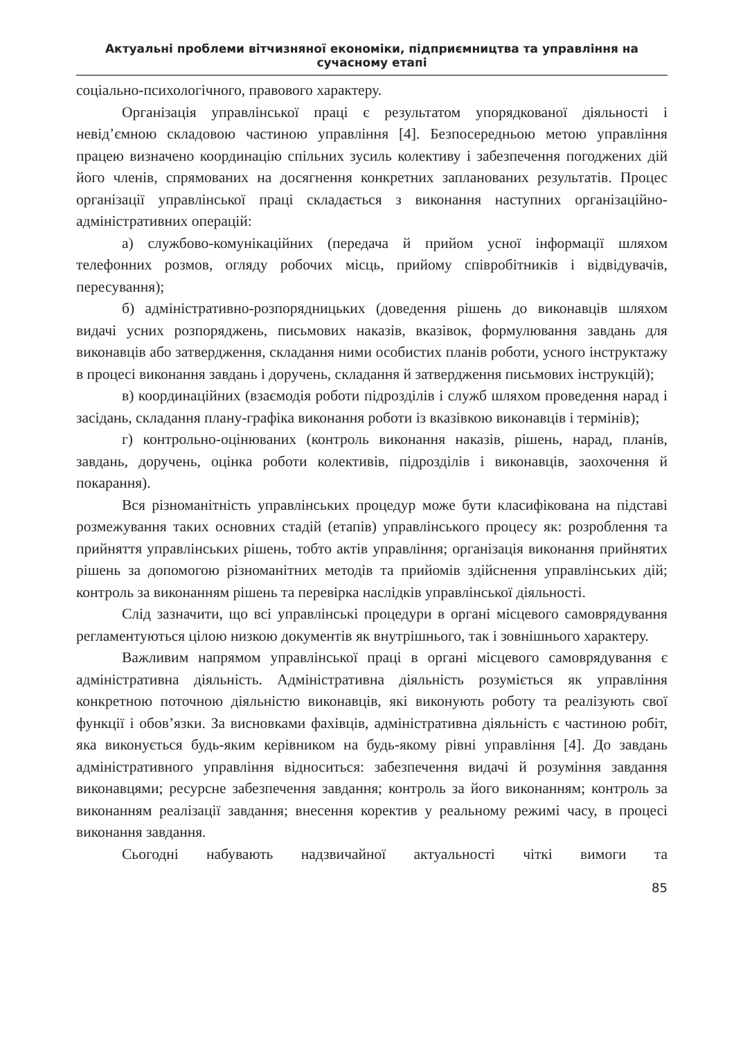Актуальні проблеми вітчизняної економіки, підприємництва та управління на сучасному етапі
соціально-психологічного, правового характеру.
Організація управлінської праці є результатом упорядкованої діяльності і невід’ємною складовою частиною управління [4]. Безпосередньою метою управління працею визначено координацію спільних зусиль колективу і забезпечення погоджених дій його членів, спрямованих на досягнення конкретних запланованих результатів. Процес організації управлінської праці складається з виконання наступних організаційно-адміністративних операцій:
а) службово-комунікаційних (передача й прийом усної інформації шляхом телефонних розмов, огляду робочих місць, прийому співробітників і відвідувачів, пересування);
б) адміністративно-розпорядницьких (доведення рішень до виконавців шляхом видачі усних розпоряджень, письмових наказів, вказівок, формулювання завдань для виконавців або затвердження, складання ними особистих планів роботи, усного інструктажу в процесі виконання завдань і доручень, складання й затвердження письмових інструкцій);
в) координаційних (взаємодія роботи підрозділів і служб шляхом проведення нарад і засідань, складання плану-графіка виконання роботи із вказівкою виконавців і термінів);
г) контрольно-оцінюваних (контроль виконання наказів, рішень, нарад, планів, завдань, доручень, оцінка роботи колективів, підрозділів і виконавців, заохочення й покарання).
Вся різноманітність управлінських процедур може бути класифікована на підставі розмежування таких основних стадій (етапів) управлінського процесу як: розроблення та прийняття управлінських рішень, тобто актів управління; організація виконання прийнятих рішень за допомогою різноманітних методів та прийомів здійснення управлінських дій; контроль за виконанням рішень та перевірка наслідків управлінської діяльності.
Слід зазначити, що всі управлінські процедури в органі місцевого самоврядування регламентуються цілою низкою документів як внутрішнього, так і зовнішнього характеру.
Важливим напрямом управлінської праці в органі місцевого самоврядування є адміністративна діяльність. Адміністративна діяльність розуміється як управління конкретною поточною діяльністю виконавців, які виконують роботу та реалізують свої функції і обов’язки. За висновками фахівців, адміністративна діяльність є частиною робіт, яка виконується будь-яким керівником на будь-якому рівні управління [4]. До завдань адміністративного управління відноситься: забезпечення видачі й розуміння завдання виконавцями; ресурсне забезпечення завдання; контроль за його виконанням; контроль за виконанням реалізації завдання; внесення коректив у реальному режимі часу, в процесі виконання завдання.
Сьогодні набувають надзвичайної актуальності чіткі вимоги та
85